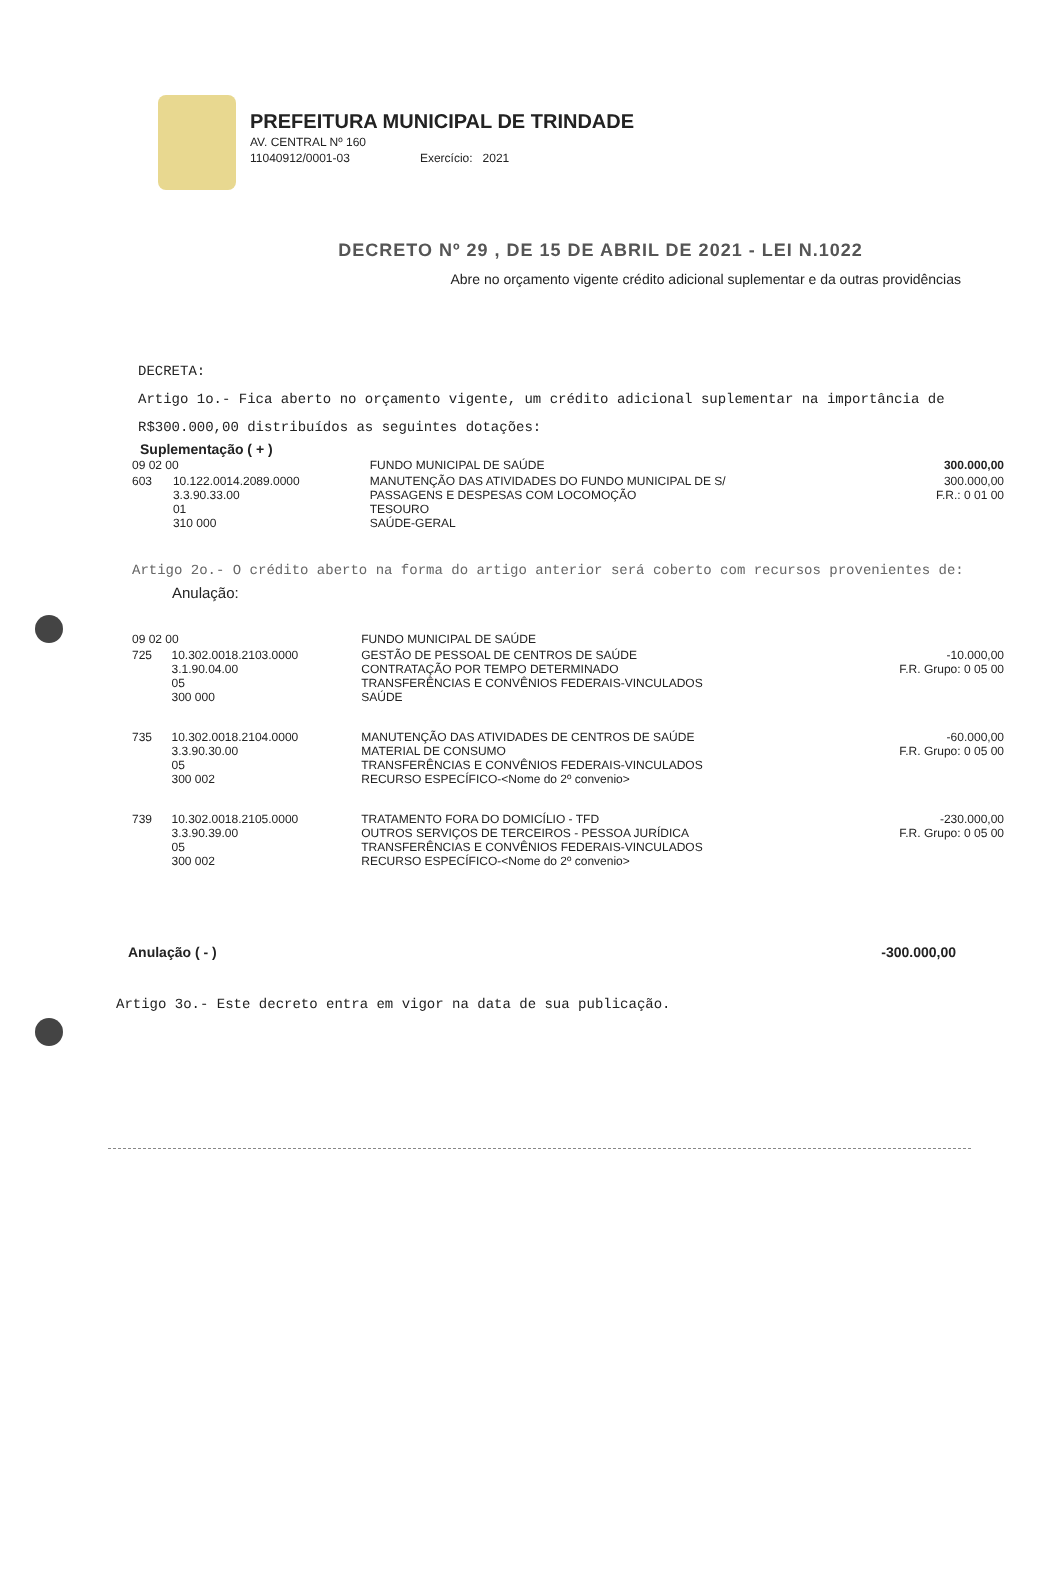PREFEITURA MUNICIPAL DE TRINDADE
AV. CENTRAL Nº 160
11040912/0001-03 Exercício: 2021
DECRETO Nº 29 , DE 15 DE ABRIL DE 2021 - LEI N.1022
Abre no orçamento vigente crédito adicional suplementar e da outras providências
DECRETA:
Artigo 1o.- Fica aberto no orçamento vigente, um crédito adicional suplementar na importância de R$300.000,00 distribuídos as seguintes dotações:
Suplementação ( + )
| 09 02 00 | | FUNDO MUNICIPAL DE SAÚDE | 300.000,00 |
| 603 | 10.122.0014.2089.0000 3.3.90.33.00 01 310 000 | MANUTENÇÃO DAS ATIVIDADES DO FUNDO MUNICIPAL DE S/ PASSAGENS E DESPESAS COM LOCOMOÇÃO TESOURO SAÚDE-GERAL | 300.000,00 F.R.: 0 01 00 |
Artigo 2o.- O crédito aberto na forma do artigo anterior será coberto com recursos provenientes de:
Anulação:
| 09 02 00 | | FUNDO MUNICIPAL DE SAÚDE | |
| 725 | 10.302.0018.2103.0000 3.1.90.04.00 05 300 000 | GESTÃO DE PESSOAL DE CENTROS DE SAÚDE CONTRATAÇÃO POR TEMPO DETERMINADO TRANSFERÊNCIAS E CONVÊNIOS FEDERAIS-VINCULADOS SAÚDE | -10.000,00 F.R. Grupo: 0 05 00 |
| 735 | 10.302.0018.2104.0000 3.3.90.30.00 05 300 002 | MANUTENÇÃO DAS ATIVIDADES DE CENTROS DE SAÚDE MATERIAL DE CONSUMO TRANSFERÊNCIAS E CONVÊNIOS FEDERAIS-VINCULADOS RECURSO ESPECÍFICO-<Nome do 2º convenio> | -60.000,00 F.R. Grupo: 0 05 00 |
| 739 | 10.302.0018.2105.0000 3.3.90.39.00 05 300 002 | TRATAMENTO FORA DO DOMICÍLIO - TFD OUTROS SERVIÇOS DE TERCEIROS - PESSOA JURÍDICA TRANSFERÊNCIAS E CONVÊNIOS FEDERAIS-VINCULADOS RECURSO ESPECÍFICO-<Nome do 2º convenio> | -230.000,00 F.R. Grupo: 0 05 00 |
Anulação ( - ) -300.000,00
Artigo 3o.- Este decreto entra em vigor na data de sua publicação.